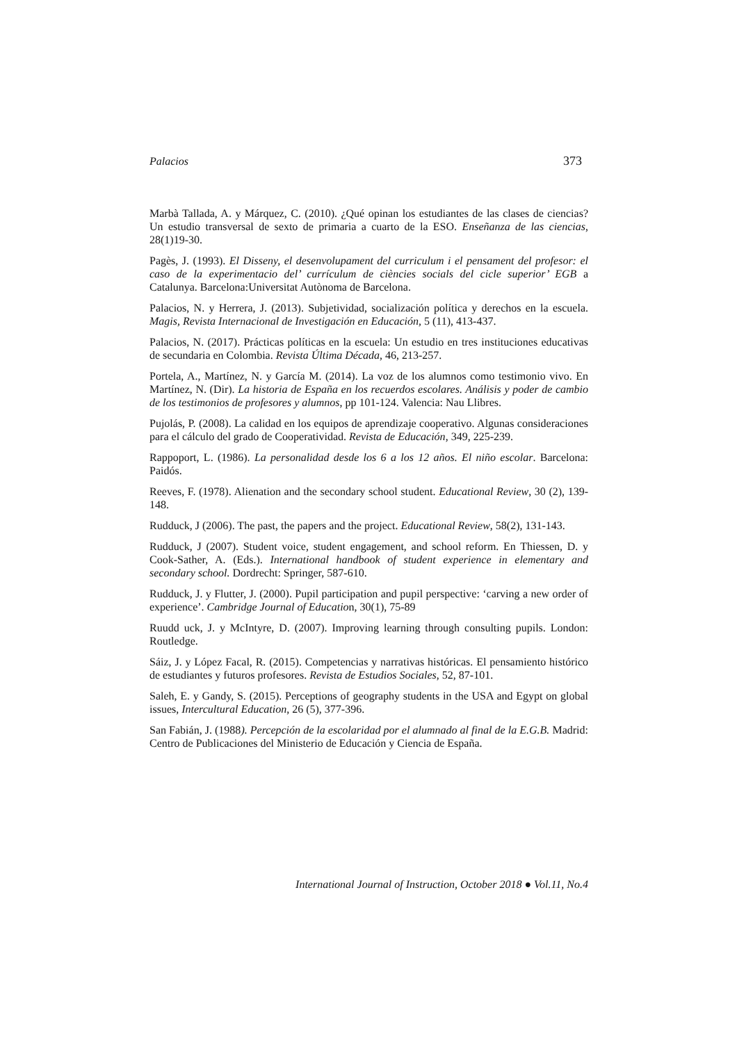Palacios 373
Marbà Tallada, A. y Márquez, C. (2010). ¿Qué opinan los estudiantes de las clases de ciencias? Un estudio transversal de sexto de primaria a cuarto de la ESO. Enseñanza de las ciencias, 28(1)19-30.
Pagès, J. (1993). El Disseny, el desenvolupament del curriculum i el pensament del profesor: el caso de la experimentacio del’ currículum de ciències socials del cicle superior’ EGB a Catalunya. Barcelona:Universitat Autònoma de Barcelona.
Palacios, N. y Herrera, J. (2013). Subjetividad, socialización política y derechos en la escuela. Magis, Revista Internacional de Investigación en Educación, 5 (11), 413-437.
Palacios, N. (2017). Prácticas políticas en la escuela: Un estudio en tres instituciones educativas de secundaria en Colombia. Revista Última Década, 46, 213-257.
Portela, A., Martínez, N. y García M. (2014). La voz de los alumnos como testimonio vivo. En Martínez, N. (Dir). La historia de España en los recuerdos escolares. Análisis y poder de cambio de los testimonios de profesores y alumnos, pp 101-124. Valencia: Nau Llibres.
Pujolás, P. (2008). La calidad en los equipos de aprendizaje cooperativo. Algunas consideraciones para el cálculo del grado de Cooperatividad. Revista de Educación, 349, 225-239.
Rappoport, L. (1986). La personalidad desde los 6 a los 12 años. El niño escolar. Barcelona: Paidós.
Reeves, F. (1978). Alienation and the secondary school student. Educational Review, 30 (2), 139-148.
Rudduck, J (2006). The past, the papers and the project. Educational Review, 58(2), 131-143.
Rudduck, J (2007). Student voice, student engagement, and school reform. En Thiessen, D. y Cook-Sather, A. (Eds.). International handbook of student experience in elementary and secondary school. Dordrecht: Springer, 587-610.
Rudduck, J. y Flutter, J. (2000). Pupil participation and pupil perspective: ‘carving a new order of experience’. Cambridge Journal of Education, 30(1), 75-89
Ruudd uck, J. y McIntyre, D. (2007). Improving learning through consulting pupils. London: Routledge.
Sáiz, J. y López Facal, R. (2015). Competencias y narrativas históricas. El pensamiento histórico de estudiantes y futuros profesores. Revista de Estudios Sociales, 52, 87-101.
Saleh, E. y Gandy, S. (2015). Perceptions of geography students in the USA and Egypt on global issues, Intercultural Education, 26 (5), 377-396.
San Fabián, J. (1988). Percepción de la escolaridad por el alumnado al final de la E.G.B. Madrid: Centro de Publicaciones del Ministerio de Educación y Ciencia de España.
International Journal of Instruction, October 2018 ● Vol.11, No.4